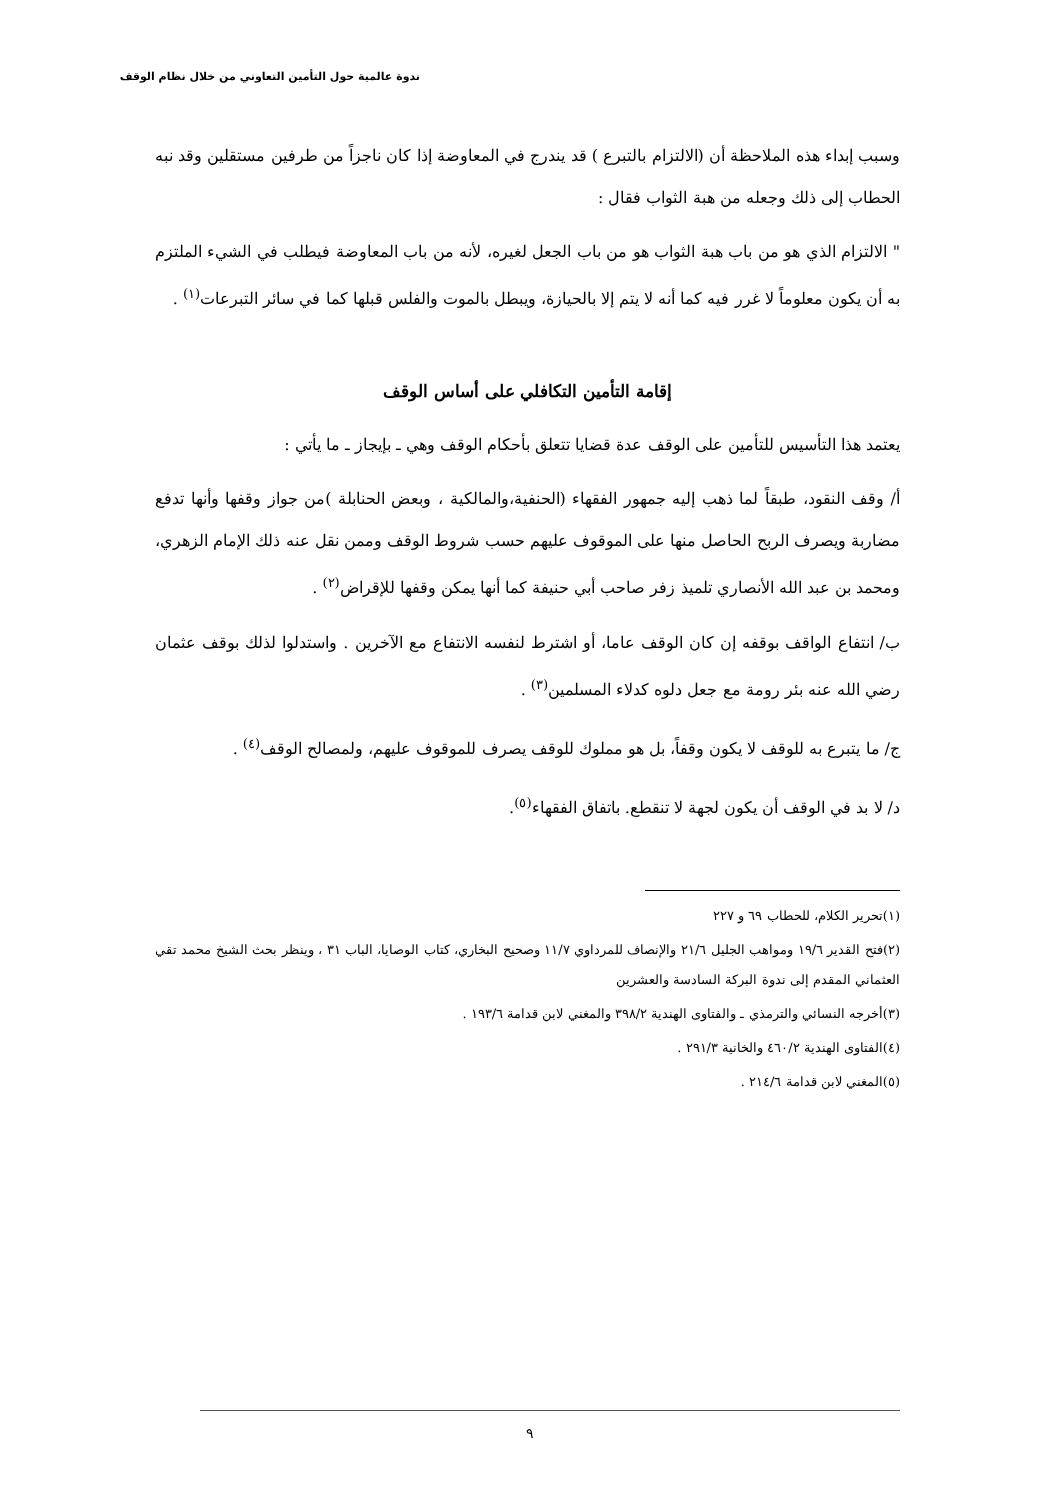ندوة عالمية حول التأمين التعاوني من خلال نظام الوقف
وسبب إبداء هذه الملاحظة أن (الالتزام بالتبرع ) قد يندرج في المعاوضة إذا كان ناجزاً من طرفين مستقلين وقد نبه الحطاب إلى ذلك وجعله من هبة الثواب فقال :
" الالتزام الذي هو من باب هبة الثواب هو من باب الجعل لغيره، لأنه من باب المعاوضة فيطلب في الشيء الملتزم به أن يكون معلوماً لا غرر فيه كما أنه لا يتم إلا بالحيازة، ويبطل بالموت والفلس قبلها كما في سائر التبرعات<sup>(١)</sup> .
إقامة التأمين التكافلي على أساس الوقف
يعتمد هذا التأسيس للتأمين على الوقف عدة قضايا تتعلق بأحكام الوقف وهي ـ بإيجاز ـ ما يأتي :
أ/ وقف النقود، طبقاً لما ذهب إليه جمهور الفقهاء (الحنفية،والمالكية ، وبعض الحنابلة )من جواز وقفها وأنها تدفع مضاربة ويصرف الربح الحاصل منها على الموقوف عليهم حسب شروط الوقف وممن نقل عنه ذلك الإمام الزهري، ومحمد بن عبد الله الأنصاري تلميذ زفر صاحب أبي حنيفة كما أنها يمكن وقفها للإقراض<sup>(٢)</sup> .
ب/ انتفاع الواقف بوقفه إن كان الوقف عاما، أو اشترط لنفسه الانتفاع مع الآخرين . واستدلوا لذلك بوقف عثمان رضي الله عنه بئر رومة مع جعل دلوه كدلاء المسلمين<sup>(٣)</sup> .
ج/ ما يتبرع به للوقف لا يكون وقفاً، بل هو مملوك للوقف يصرف للموقوف عليهم، ولمصالح الوقف<sup>(٤)</sup> .
د/ لا بد في الوقف أن يكون لجهة لا تنقطع. باتفاق الفقهاء<sup>(٥)</sup>.
(١)تحرير الكلام، للحطاب ٦٩ و ٢٢٧
(٢)فتح القدير ١٩/٦ ومواهب الجليل ٢١/٦ والإنصاف للمرداوي ١١/٧ وصحيح البخاري، كتاب الوصايا، الباب ٣١ ، وينظر بحث الشيخ محمد تقي العثماني المقدم إلى ندوة البركة السادسة والعشرين
(٣)أخرجه النسائي والترمذي ـ والفتاوى الهندية ٣٩٨/٢ والمغني لابن قدامة ١٩٣/٦ .
(٤)الفتاوى الهندية ٤٦٠/٢ والخانية ٢٩١/٣ .
(٥)المغني لابن قدامة ٢١٤/٦ .
٩